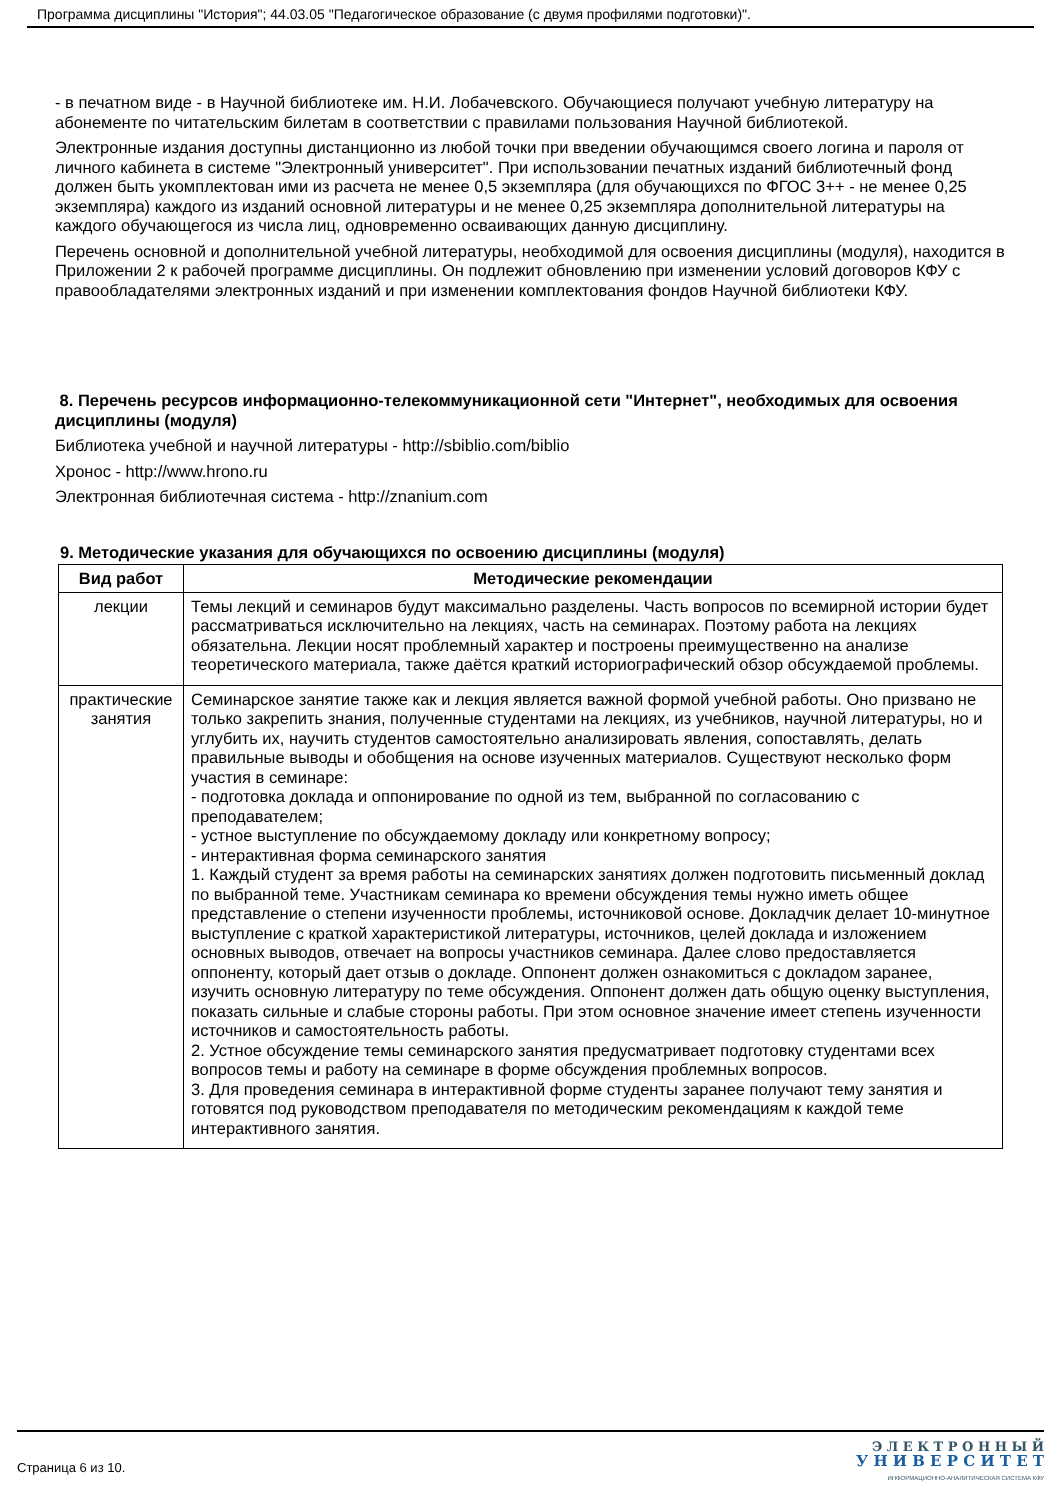Программа дисциплины "История"; 44.03.05 "Педагогическое образование (с двумя профилями подготовки)".
- в печатном виде - в Научной библиотеке им. Н.И. Лобачевского. Обучающиеся получают учебную литературу на абонементе по читательским билетам в соответствии с правилами пользования Научной библиотекой.
Электронные издания доступны дистанционно из любой точки при введении обучающимся своего логина и пароля от личного кабинета в системе "Электронный университет". При использовании печатных изданий библиотечный фонд должен быть укомплектован ими из расчета не менее 0,5 экземпляра (для обучающихся по ФГОС 3++ - не менее 0,25 экземпляра) каждого из изданий основной литературы и не менее 0,25 экземпляра дополнительной литературы на каждого обучающегося из числа лиц, одновременно осваивающих данную дисциплину.
Перечень основной и дополнительной учебной литературы, необходимой для освоения дисциплины (модуля), находится в Приложении 2 к рабочей программе дисциплины. Он подлежит обновлению при изменении условий договоров КФУ с правообладателями электронных изданий и при изменении комплектования фондов Научной библиотеки КФУ.
8. Перечень ресурсов информационно-телекоммуникационной сети "Интернет", необходимых для освоения дисциплины (модуля)
Библиотека учебной и научной литературы - http://sbiblio.com/biblio
Хронос - http://www.hrono.ru
Электронная библиотечная система - http://znanium.com
9. Методические указания для обучающихся по освоению дисциплины (модуля)
| Вид работ | Методические рекомендации |
| --- | --- |
| лекции | Темы лекций и семинаров будут максимально разделены. Часть вопросов по всемирной истории будет рассматриваться исключительно на лекциях, часть на семинарах. Поэтому работа на лекциях обязательна. Лекции носят проблемный характер и построены преимущественно на анализе теоретического материала, также даётся краткий историографический обзор обсуждаемой проблемы. |
| практические занятия | Семинарское занятие также как и лекция является важной формой учебной работы. Оно призвано не только закрепить знания, полученные студентами на лекциях, из учебников, научной литературы, но и углубить их, научить студентов самостоятельно анализировать явления, сопоставлять, делать правильные выводы и обобщения на основе изученных материалов. Существуют несколько форм участия в семинаре: - подготовка доклада и оппонирование по одной из тем, выбранной по согласованию с преподавателем; - устное выступление по обсуждаемому докладу или конкретному вопросу; - интерактивная форма семинарского занятия 1. Каждый студент за время работы на семинарских занятиях должен подготовить письменный доклад по выбранной теме. Участникам семинара ко времени обсуждения темы нужно иметь общее представление о степени изученности проблемы, источниковой основе. Докладчик делает 10-минутное выступление с краткой характеристикой литературы, источников, целей доклада и изложением основных выводов, отвечает на вопросы участников семинара. Далее слово предоставляется оппоненту, который дает отзыв о докладе. Оппонент должен ознакомиться с докладом заранее, изучить основную литературу по теме обсуждения. Оппонент должен дать общую оценку выступления, показать сильные и слабые стороны работы. При этом основное значение имеет степень изученности источников и самостоятельность работы. 2. Устное обсуждение темы семинарского занятия предусматривает подготовку студентами всех вопросов темы и работу на семинаре в форме обсуждения проблемных вопросов. 3. Для проведения семинара в интерактивной форме студенты заранее получают тему занятия и готовятся под руководством преподавателя по методическим рекомендациям к каждой теме интерактивного занятия. |
Страница 6 из 10.
Э Л Е К Т Р О Н Н Ы Й
У Н И В Е Р С И Т Е Т
ИНФОРМАЦИОННО-АНАЛИТИЧЕСКАЯ СИСТЕМА КФУ